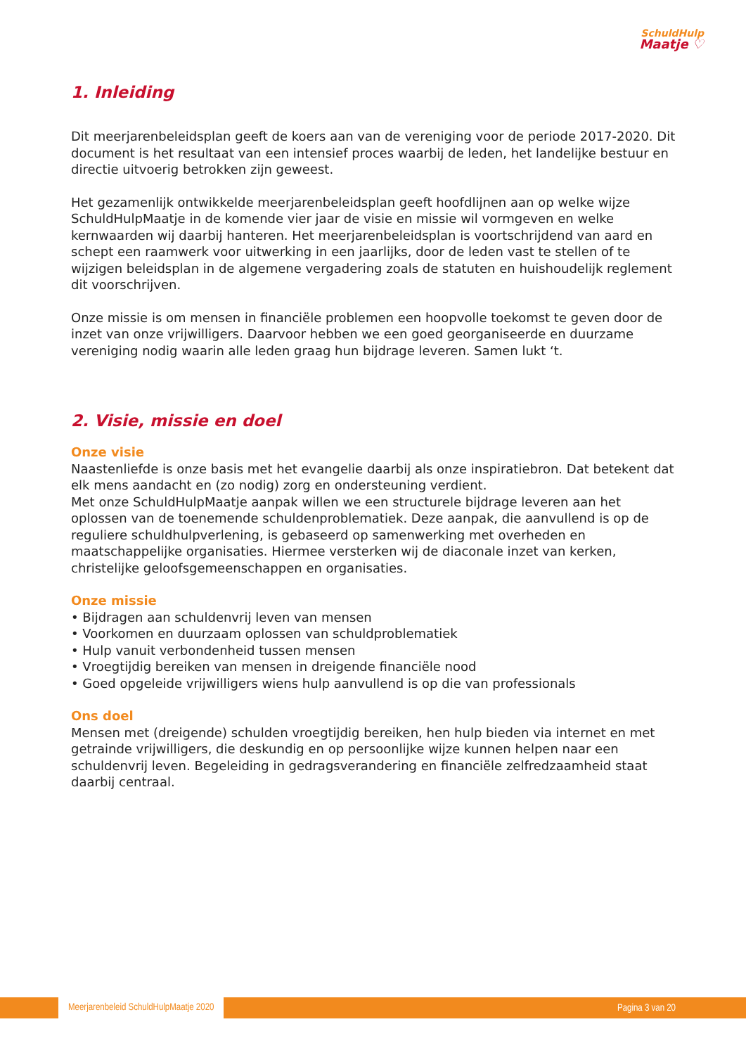SchuldHulp
Maatje ♡
1. Inleiding
Dit meerjarenbeleidsplan geeft de koers aan van de vereniging voor de periode 2017-2020. Dit document is het resultaat van een intensief proces waarbij de leden, het landelijke bestuur en directie uitvoerig betrokken zijn geweest.
Het gezamenlijk ontwikkelde meerjarenbeleidsplan geeft hoofdlijnen aan op welke wijze SchuldHulpMaatje in de komende vier jaar de visie en missie wil vormgeven en welke kernwaarden wij daarbij hanteren. Het meerjarenbeleidsplan is voortschrijdend van aard en schept een raamwerk voor uitwerking in een jaarlijks, door de leden vast te stellen of te wijzigen beleidsplan in de algemene vergadering zoals de statuten en huishoudelijk reglement dit voorschrijven.
Onze missie is om mensen in financiële problemen een hoopvolle toekomst te geven door de inzet van onze vrijwilligers. Daarvoor hebben we een goed georganiseerde en duurzame vereniging nodig waarin alle leden graag hun bijdrage leveren. Samen lukt ‘t.
2. Visie, missie en doel
Onze visie
Naastenliefde is onze basis met het evangelie daarbij als onze inspiratiebron. Dat betekent dat elk mens aandacht en (zo nodig) zorg en ondersteuning verdient.
Met onze SchuldHulpMaatje aanpak willen we een structurele bijdrage leveren aan het oplossen van de toenemende schuldenproblematiek. Deze aanpak, die aanvullend is op de reguliere schuldhulpverlening, is gebaseerd op samenwerking met overheden en maatschappelijke organisaties. Hiermee versterken wij de diaconale inzet van kerken, christelijke geloofsgemeenschappen en organisaties.
Onze missie
• Bijdragen aan schuldenvrij leven van mensen
• Voorkomen en duurzaam oplossen van schuldproblematiek
• Hulp vanuit verbondenheid tussen mensen
• Vroegtijdig bereiken van mensen in dreigende financiële nood
• Goed opgeleide vrijwilligers wiens hulp aanvullend is op die van professionals
Ons doel
Mensen met (dreigende) schulden vroegtijdig bereiken, hen hulp bieden via internet en met getrainde vrijwilligers, die deskundig en op persoonlijke wijze kunnen helpen naar een schuldenvrij leven. Begeleiding in gedragsverandering en financiële zelfredzaamheid staat daarbij centraal.
Meerjarenbeleid SchuldHulpMaatje 2020 Pagina 3 van 20